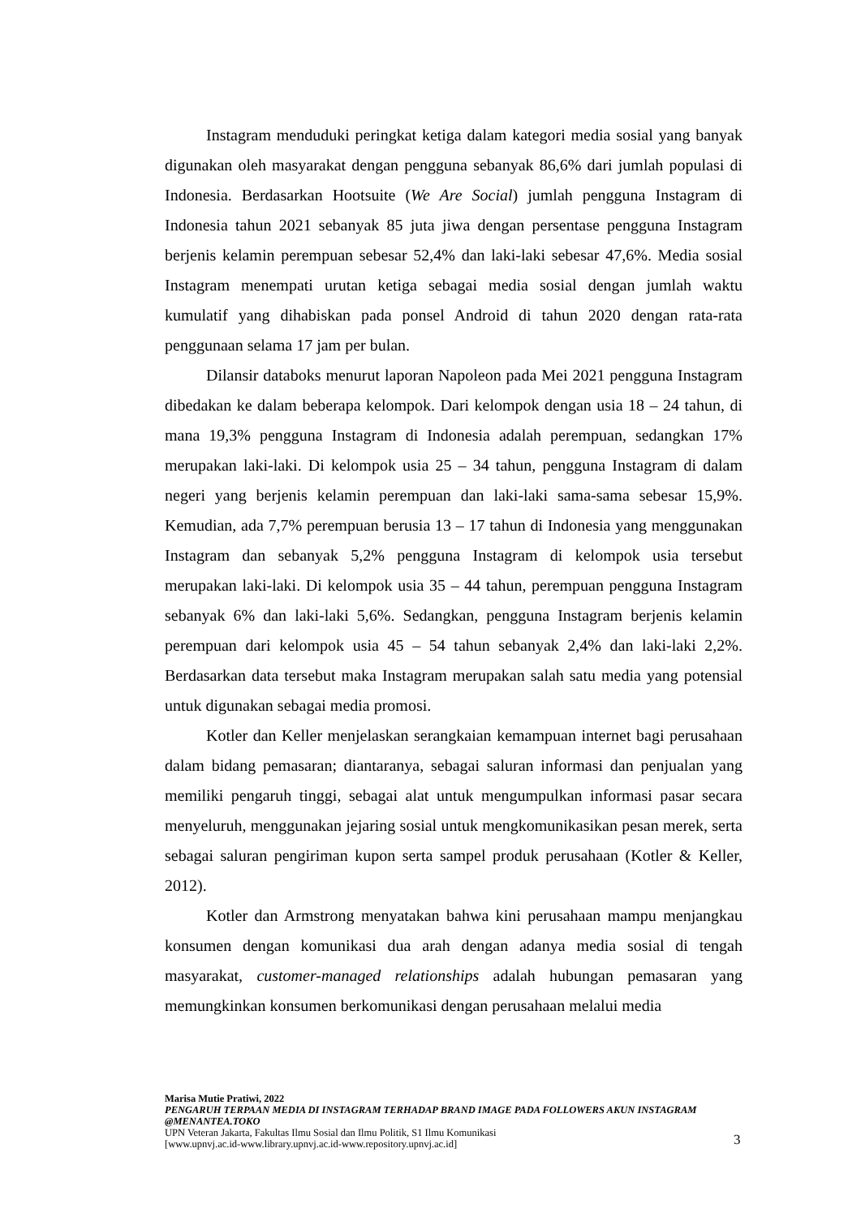Instagram menduduki peringkat ketiga dalam kategori media sosial yang banyak digunakan oleh masyarakat dengan pengguna sebanyak 86,6% dari jumlah populasi di Indonesia. Berdasarkan Hootsuite (We Are Social) jumlah pengguna Instagram di Indonesia tahun 2021 sebanyak 85 juta jiwa dengan persentase pengguna Instagram berjenis kelamin perempuan sebesar 52,4% dan laki-laki sebesar 47,6%. Media sosial Instagram menempati urutan ketiga sebagai media sosial dengan jumlah waktu kumulatif yang dihabiskan pada ponsel Android di tahun 2020 dengan rata-rata penggunaan selama 17 jam per bulan.
Dilansir databoks menurut laporan Napoleon pada Mei 2021 pengguna Instagram dibedakan ke dalam beberapa kelompok. Dari kelompok dengan usia 18 – 24 tahun, di mana 19,3% pengguna Instagram di Indonesia adalah perempuan, sedangkan 17% merupakan laki-laki. Di kelompok usia 25 – 34 tahun, pengguna Instagram di dalam negeri yang berjenis kelamin perempuan dan laki-laki sama-sama sebesar 15,9%. Kemudian, ada 7,7% perempuan berusia 13 – 17 tahun di Indonesia yang menggunakan Instagram dan sebanyak 5,2% pengguna Instagram di kelompok usia tersebut merupakan laki-laki. Di kelompok usia 35 – 44 tahun, perempuan pengguna Instagram sebanyak 6% dan laki-laki 5,6%. Sedangkan, pengguna Instagram berjenis kelamin perempuan dari kelompok usia 45 – 54 tahun sebanyak 2,4% dan laki-laki 2,2%. Berdasarkan data tersebut maka Instagram merupakan salah satu media yang potensial untuk digunakan sebagai media promosi.
Kotler dan Keller menjelaskan serangkaian kemampuan internet bagi perusahaan dalam bidang pemasaran; diantaranya, sebagai saluran informasi dan penjualan yang memiliki pengaruh tinggi, sebagai alat untuk mengumpulkan informasi pasar secara menyeluruh, menggunakan jejaring sosial untuk mengkomunikasikan pesan merek, serta sebagai saluran pengiriman kupon serta sampel produk perusahaan (Kotler & Keller, 2012).
Kotler dan Armstrong menyatakan bahwa kini perusahaan mampu menjangkau konsumen dengan komunikasi dua arah dengan adanya media sosial di tengah masyarakat, customer-managed relationships adalah hubungan pemasaran yang memungkinkan konsumen berkomunikasi dengan perusahaan melalui media
Marisa Mutie Pratiwi, 2022
PENGARUH TERPAAN MEDIA DI INSTAGRAM TERHADAP BRAND IMAGE PADA FOLLOWERS AKUN INSTAGRAM @MENANTEA.TOKO
UPN Veteran Jakarta, Fakultas Ilmu Sosial dan Ilmu Politik, S1 Ilmu Komunikasi
[www.upnvj.ac.id-www.library.upnvj.ac.id-www.repository.upnvj.ac.id]
3